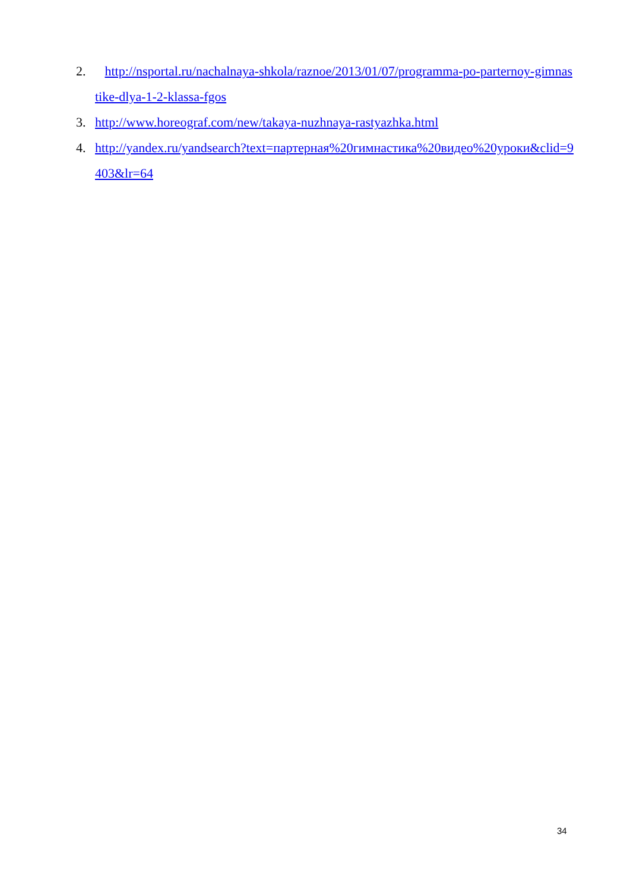2. http://nsportal.ru/nachalnaya-shkola/raznoe/2013/01/07/programma-po-parternoy-gimnastike-dlya-1-2-klassa-fgos
3. http://www.horeograf.com/new/takaya-nuzhnaya-rastyazhka.html
4. http://yandex.ru/yandsearch?text=партерная%20гимнастика%20видео%20уроки&clid=9403&lr=64
34